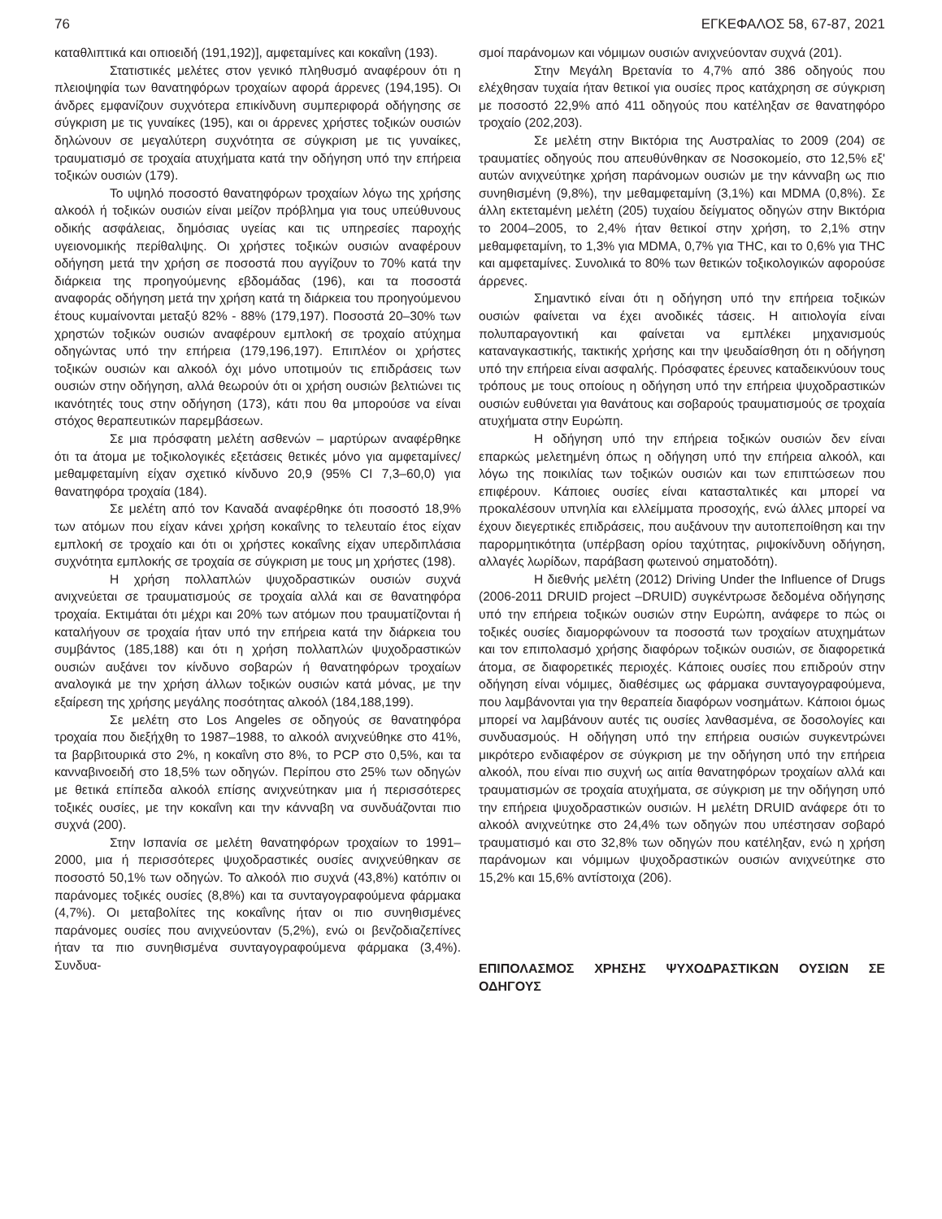76 ΕΓΚΕΦΑΛΟΣ 58, 67-87, 2021
καταθλιπτικά και οπιοειδή (191,192)], αμφεταμίνες και κοκαΐνη (193).
Στατιστικές μελέτες στον γενικό πληθυσμό αναφέρουν ότι η πλειοψηφία των θανατηφόρων τροχαίων αφορά άρρενες (194,195). Οι άνδρες εμφανίζουν συχνότερα επικίνδυνη συμπεριφορά οδήγησης σε σύγκριση με τις γυναίκες (195), και οι άρρενες χρήστες τοξικών ουσιών δηλώνουν σε μεγαλύτερη συχνότητα σε σύγκριση με τις γυναίκες, τραυματισμό σε τροχαία ατυχήματα κατά την οδήγηση υπό την επήρεια τοξικών ουσιών (179).
Το υψηλό ποσοστό θανατηφόρων τροχαίων λόγω της χρήσης αλκοόλ ή τοξικών ουσιών είναι μείζον πρόβλημα για τους υπεύθυνους οδικής ασφάλειας, δημόσιας υγείας και τις υπηρεσίες παροχής υγειονομικής περίθαλψης. Οι χρήστες τοξικών ουσιών αναφέρουν οδήγηση μετά την χρήση σε ποσοστά που αγγίζουν το 70% κατά την διάρκεια της προηγούμενης εβδομάδας (196), και τα ποσοστά αναφοράς οδήγηση μετά την χρήση κατά τη διάρκεια του προηγούμενου έτους κυμαίνονται μεταξύ 82% - 88% (179,197). Ποσοστά 20–30% των χρηστών τοξικών ουσιών αναφέρουν εμπλοκή σε τροχαίο ατύχημα οδηγώντας υπό την επήρεια (179,196,197). Επιπλέον οι χρήστες τοξικών ουσιών και αλκοόλ όχι μόνο υποτιμούν τις επιδράσεις των ουσιών στην οδήγηση, αλλά θεωρούν ότι οι χρήση ουσιών βελτιώνει τις ικανότητές τους στην οδήγηση (173), κάτι που θα μπορούσε να είναι στόχος θεραπευτικών παρεμβάσεων.
Σε μια πρόσφατη μελέτη ασθενών – μαρτύρων αναφέρθηκε ότι τα άτομα με τοξικολογικές εξετάσεις θετικές μόνο για αμφεταμίνες/ μεθαμφεταμίνη είχαν σχετικό κίνδυνο 20,9 (95% CI 7,3–60,0) για θανατηφόρα τροχαία (184).
Σε μελέτη από τον Καναδά αναφέρθηκε ότι ποσοστό 18,9% των ατόμων που είχαν κάνει χρήση κοκαΐνης το τελευταίο έτος είχαν εμπλοκή σε τροχαίο και ότι οι χρήστες κοκαΐνης είχαν υπερδιπλάσια συχνότητα εμπλοκής σε τροχαία σε σύγκριση με τους μη χρήστες (198).
Η χρήση πολλαπλών ψυχοδραστικών ουσιών συχνά ανιχνεύεται σε τραυματισμούς σε τροχαία αλλά και σε θανατηφόρα τροχαία. Εκτιμάται ότι μέχρι και 20% των ατόμων που τραυματίζονται ή καταλήγουν σε τροχαία ήταν υπό την επήρεια κατά την διάρκεια του συμβάντος (185,188) και ότι η χρήση πολλαπλών ψυχοδραστικών ουσιών αυξάνει τον κίνδυνο σοβαρών ή θανατηφόρων τροχαίων αναλογικά με την χρήση άλλων τοξικών ουσιών κατά μόνας, με την εξαίρεση της χρήσης μεγάλης ποσότητας αλκοόλ (184,188,199).
Σε μελέτη στο Los Angeles σε οδηγούς σε θανατηφόρα τροχαία που διεξήχθη το 1987–1988, το αλκοόλ ανιχνεύθηκε στο 41%, τα βαρβιτουρικά στο 2%, η κοκαΐνη στο 8%, το PCP στο 0,5%, και τα κανναβινοειδή στο 18,5% των οδηγών. Περίπου στο 25% των οδηγών με θετικά επίπεδα αλκοόλ επίσης ανιχνεύτηκαν μια ή περισσότερες τοξικές ουσίες, με την κοκαΐνη και την κάνναβη να συνδυάζονται πιο συχνά (200).
Στην Ισπανία σε μελέτη θανατηφόρων τροχαίων το 1991–2000, μια ή περισσότερες ψυχοδραστικές ουσίες ανιχνεύθηκαν σε ποσοστό 50,1% των οδηγών. Το αλκοόλ πιο συχνά (43,8%) κατόπιν οι παράνομες τοξικές ουσίες (8,8%) και τα συνταγογραφούμενα φάρμακα (4,7%). Οι μεταβολίτες της κοκαΐνης ήταν οι πιο συνηθισμένες παράνομες ουσίες που ανιχνεύονταν (5,2%), ενώ οι βενζοδιαζεπίνες ήταν τα πιο συνηθισμένα συνταγογραφούμενα φάρμακα (3,4%). Συνδυα-
σμοί παράνομων και νόμιμων ουσιών ανιχνεύονταν συχνά (201).
Στην Μεγάλη Βρετανία το 4,7% από 386 οδηγούς που ελέχθησαν τυχαία ήταν θετικοί για ουσίες προς κατάχρηση σε σύγκριση με ποσοστό 22,9% από 411 οδηγούς που κατέληξαν σε θανατηφόρο τροχαίο (202,203).
Σε μελέτη στην Βικτόρια της Αυστραλίας το 2009 (204) σε τραυματίες οδηγούς που απευθύνθηκαν σε Νοσοκομείο, στο 12,5% εξ' αυτών ανιχνεύτηκε χρήση παράνομων ουσιών με την κάνναβη ως πιο συνηθισμένη (9,8%), την μεθαμφεταμίνη (3,1%) και MDMA (0,8%). Σε άλλη εκτεταμένη μελέτη (205) τυχαίου δείγματος οδηγών στην Βικτόρια το 2004–2005, το 2,4% ήταν θετικοί στην χρήση, το 2,1% στην μεθαμφεταμίνη, το 1,3% για MDMA, 0,7% για THC, και το 0,6% για THC και αμφεταμίνες. Συνολικά το 80% των θετικών τοξικολογικών αφορούσε άρρενες.
Σημαντικό είναι ότι η οδήγηση υπό την επήρεια τοξικών ουσιών φαίνεται να έχει ανοδικές τάσεις. Η αιτιολογία είναι πολυπαραγοντική και φαίνεται να εμπλέκει μηχανισμούς καταναγκαστικής, τακτικής χρήσης και την ψευδαίσθηση ότι η οδήγηση υπό την επήρεια είναι ασφαλής. Πρόσφατες έρευνες καταδεικνύουν τους τρόπους με τους οποίους η οδήγηση υπό την επήρεια ψυχοδραστικών ουσιών ευθύνεται για θανάτους και σοβαρούς τραυματισμούς σε τροχαία ατυχήματα στην Ευρώπη.
Η οδήγηση υπό την επήρεια τοξικών ουσιών δεν είναι επαρκώς μελετημένη όπως η οδήγηση υπό την επήρεια αλκοόλ, και λόγω της ποικιλίας των τοξικών ουσιών και των επιπτώσεων που επιφέρουν. Κάποιες ουσίες είναι κατασταλτικές και μπορεί να προκαλέσουν υπνηλία και ελλείμματα προσοχής, ενώ άλλες μπορεί να έχουν διεγερτικές επιδράσεις, που αυξάνουν την αυτοπεποίθηση και την παρορμητικότητα (υπέρβαση ορίου ταχύτητας, ριψοκίνδυνη οδήγηση, αλλαγές λωρίδων, παράβαση φωτεινού σηματοδότη).
Η διεθνής μελέτη (2012) Driving Under the Influence of Drugs (2006-2011 DRUID project –DRUID) συγκέντρωσε δεδομένα οδήγησης υπό την επήρεια τοξικών ουσιών στην Ευρώπη, ανάφερε το πώς οι τοξικές ουσίες διαμορφώνουν τα ποσοστά των τροχαίων ατυχημάτων και τον επιπολασμό χρήσης διαφόρων τοξικών ουσιών, σε διαφορετικά άτομα, σε διαφορετικές περιοχές. Κάποιες ουσίες που επιδρούν στην οδήγηση είναι νόμιμες, διαθέσιμες ως φάρμακα συνταγογραφούμενα, που λαμβάνονται για την θεραπεία διαφόρων νοσημάτων. Κάποιοι όμως μπορεί να λαμβάνουν αυτές τις ουσίες λανθασμένα, σε δοσολογίες και συνδυασμούς. Η οδήγηση υπό την επήρεια ουσιών συγκεντρώνει μικρότερο ενδιαφέρον σε σύγκριση με την οδήγηση υπό την επήρεια αλκοόλ, που είναι πιο συχνή ως αιτία θανατηφόρων τροχαίων αλλά και τραυματισμών σε τροχαία ατυχήματα, σε σύγκριση με την οδήγηση υπό την επήρεια ψυχοδραστικών ουσιών. Η μελέτη DRUID ανάφερε ότι το αλκοόλ ανιχνεύτηκε στο 24,4% των οδηγών που υπέστησαν σοβαρό τραυματισμό και στο 32,8% των οδηγών που κατέληξαν, ενώ η χρήση παράνομων και νόμιμων ψυχοδραστικών ουσιών ανιχνεύτηκε στο 15,2% και 15,6% αντίστοιχα (206).
ΕΠΙΠΟΛΑΣΜΟΣ ΧΡΗΣΗΣ ΨΥΧΟΔΡΑΣΤΙΚΩΝ ΟΥΣΙΩΝ ΣΕ ΟΔΗΓΟΥΣ